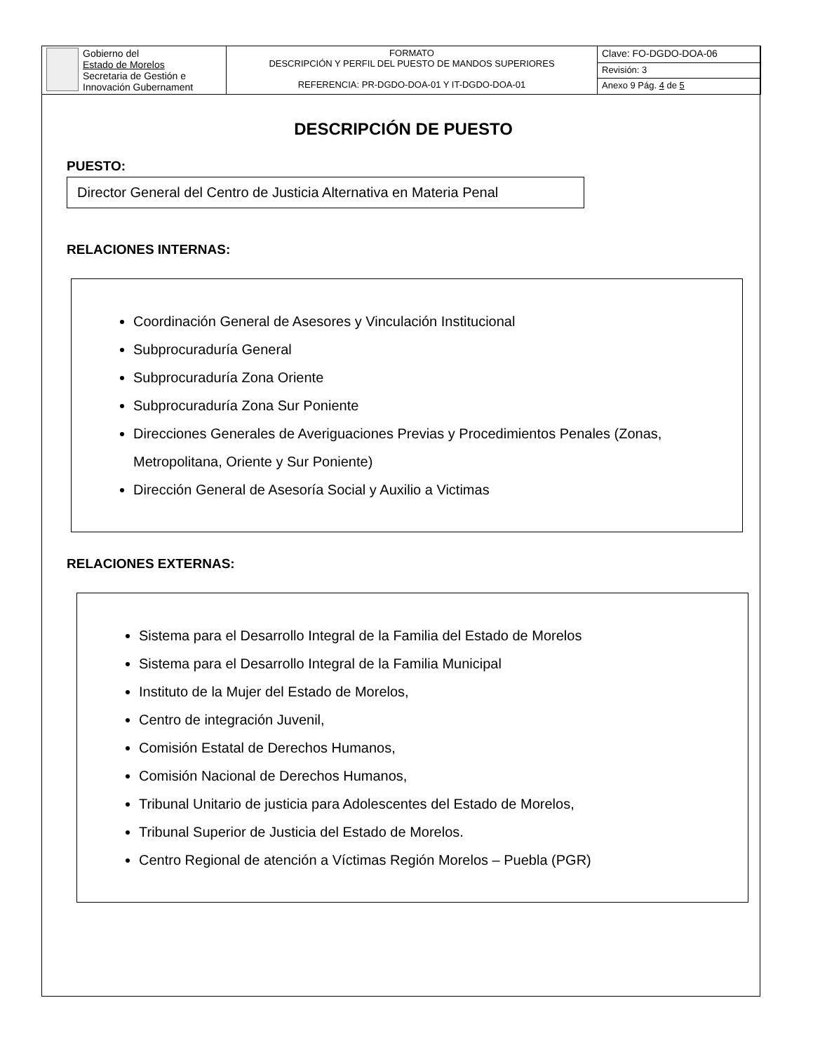| Gobierno del Estado de Morelos Secretaria de Gestión e Innovación Gubernament | FORMATO DESCRIPCIÓN Y PERFIL DEL PUESTO DE MANDOS SUPERIORES REFERENCIA: PR-DGDO-DOA-01 Y IT-DGDO-DOA-01 | Clave: FO-DGDO-DOA-06 |
| | | Revisión: 3 |
| | | Anexo 9 Pág. 4 de 5 |
DESCRIPCIÓN DE PUESTO
PUESTO:
Director General del Centro de Justicia Alternativa en Materia Penal
RELACIONES INTERNAS:
Coordinación General de Asesores y Vinculación Institucional
Subprocuraduría General
Subprocuraduría Zona Oriente
Subprocuraduría Zona Sur Poniente
Direcciones Generales de Averiguaciones Previas y Procedimientos Penales (Zonas, Metropolitana, Oriente y Sur Poniente)
Dirección General de Asesoría Social y Auxilio a Victimas
RELACIONES EXTERNAS:
Sistema para el Desarrollo Integral de la Familia del Estado de Morelos
Sistema para el Desarrollo Integral de la Familia Municipal
Instituto de la Mujer del Estado de Morelos,
Centro de integración Juvenil,
Comisión Estatal de Derechos Humanos,
Comisión Nacional de Derechos Humanos,
Tribunal Unitario de justicia para Adolescentes del Estado de Morelos,
Tribunal Superior de Justicia del Estado de Morelos.
Centro Regional de atención a Víctimas Región Morelos – Puebla (PGR)